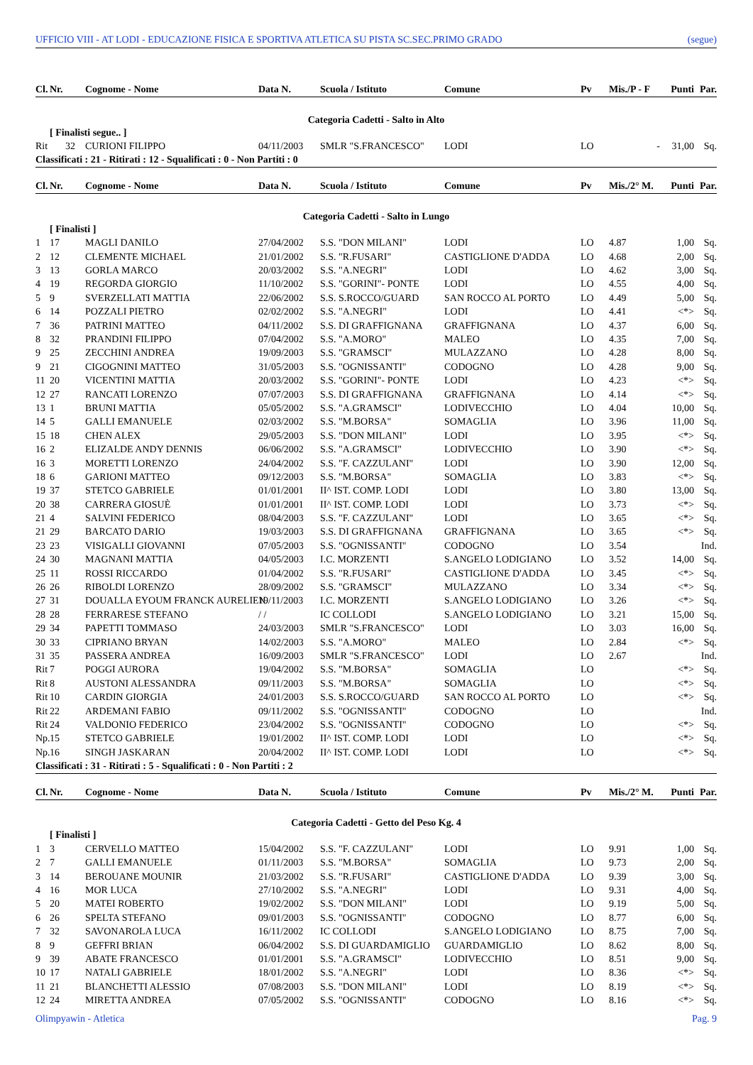UFFICIO VIII - AT LODI - EDUCAZIONE FISICA E SPORTIVA ATLETICA SU PISTA SC.SEC.PRIMO GRADO (segue)
| Cl. | Nr. | Cognome - Nome | Data N. | Scuola / Istituto | Comune | Pv | Mis./P - F | Punti | Par. |
| --- | --- | --- | --- | --- | --- | --- | --- | --- | --- |
| Categoria Cadetti - Salto in Alto | | | | | | | | | |
| | [ Finalisti segue.. ] | | | | | | | | |
| Rit | 32 | CURIONI FILIPPO | 04/11/2003 | SMLR "S.FRANCESCO" | LODI | LO | - | 31,00 | Sq. |
| Classificati : 21 - Ritirati : 12 - Squalificati : 0 - Non Partiti : 0 | | | | | | | | | |
| Cl. | Nr. | Cognome - Nome | Data N. | Scuola / Istituto | Comune | Pv | Mis./2° M. | Punti | Par. |
| Categoria Cadetti - Salto in Lungo | | | | | | | | | |
| | [ Finalisti ] | | | | | | | | |
| 1 | 17 | MAGLI DANILO | 27/04/2002 | S.S. "DON MILANI" | LODI | LO | 4.87 | 1,00 | Sq. |
| 2 | 12 | CLEMENTE MICHAEL | 21/01/2002 | S.S. "R.FUSARI" | CASTIGLIONE D'ADDA | LO | 4.68 | 2,00 | Sq. |
| 3 | 13 | GORLA MARCO | 20/03/2002 | S.S. "A.NEGRI" | LODI | LO | 4.62 | 3,00 | Sq. |
| 4 | 19 | REGORDA GIORGIO | 11/10/2002 | S.S. "GORINI"- PONTE | LODI | LO | 4.55 | 4,00 | Sq. |
| 5 | 9 | SVERZELLATI MATTIA | 22/06/2002 | S.S. S.ROCCO/GUARD | SAN ROCCO AL PORTO | LO | 4.49 | 5,00 | Sq. |
| 6 | 14 | POZZALI PIETRO | 02/02/2002 | S.S. "A.NEGRI" | LODI | LO | 4.41 | <*> | Sq. |
| 7 | 36 | PATRINI MATTEO | 04/11/2002 | S.S. DI GRAFFIGNANA | GRAFFIGNANA | LO | 4.37 | 6,00 | Sq. |
| 8 | 32 | PRANDINI FILIPPO | 07/04/2002 | S.S. "A.MORO" | MALEO | LO | 4.35 | 7,00 | Sq. |
| 9 | 25 | ZECCHINI ANDREA | 19/09/2003 | S.S. "GRAMSCI" | MULAZZANO | LO | 4.28 | 8,00 | Sq. |
| 9 | 21 | CIGOGNINI MATTEO | 31/05/2003 | S.S. "OGNISSANTI" | CODOGNO | LO | 4.28 | 9,00 | Sq. |
| 11 | 20 | VICENTINI MATTIA | 20/03/2002 | S.S. "GORINI"- PONTE | LODI | LO | 4.23 | <*> | Sq. |
| 12 | 27 | RANCATI LORENZO | 07/07/2003 | S.S. DI GRAFFIGNANA | GRAFFIGNANA | LO | 4.14 | <*> | Sq. |
| 13 | 1 | BRUNI MATTIA | 05/05/2002 | S.S. "A.GRAMSCI" | LODIVECCHIO | LO | 4.04 | 10,00 | Sq. |
| 14 | 5 | GALLI EMANUELE | 02/03/2002 | S.S. "M.BORSA" | SOMAGLIA | LO | 3.96 | 11,00 | Sq. |
| 15 | 18 | CHEN ALEX | 29/05/2003 | S.S. "DON MILANI" | LODI | LO | 3.95 | <*> | Sq. |
| 16 | 2 | ELIZALDE ANDY DENNIS | 06/06/2002 | S.S. "A.GRAMSCI" | LODIVECCHIO | LO | 3.90 | <*> | Sq. |
| 16 | 3 | MORETTI LORENZO | 24/04/2002 | S.S. "F. CAZZULANI" | LODI | LO | 3.90 | 12,00 | Sq. |
| 18 | 6 | GARIONI MATTEO | 09/12/2003 | S.S. "M.BORSA" | SOMAGLIA | LO | 3.83 | <*> | Sq. |
| 19 | 37 | STETCO GABRIELE | 01/01/2001 | II^ IST. COMP. LODI | LODI | LO | 3.80 | 13,00 | Sq. |
| 20 | 38 | CARRERA GIOSUÈ | 01/01/2001 | II^ IST. COMP. LODI | LODI | LO | 3.73 | <*> | Sq. |
| 21 | 4 | SALVINI FEDERICO | 08/04/2003 | S.S. "F. CAZZULANI" | LODI | LO | 3.65 | <*> | Sq. |
| 21 | 29 | BARCATO DARIO | 19/03/2003 | S.S. DI GRAFFIGNANA | GRAFFIGNANA | LO | 3.65 | <*> | Sq. |
| 23 | 23 | VISIGALLI GIOVANNI | 07/05/2003 | S.S. "OGNISSANTI" | CODOGNO | LO | 3.54 | | Ind. |
| 24 | 30 | MAGNANI MATTIA | 04/05/2003 | I.C. MORZENTI | S.ANGELO LODIGIANO | LO | 3.52 | 14,00 | Sq. |
| 25 | 11 | ROSSI RICCARDO | 01/04/2002 | S.S. "R.FUSARI" | CASTIGLIONE D'ADDA | LO | 3.45 | <*> | Sq. |
| 26 | 26 | RIBOLDI LORENZO | 28/09/2002 | S.S. "GRAMSCI" | MULAZZANO | LO | 3.34 | <*> | Sq. |
| 27 | 31 | DOUALLA EYOUM FRANCK AURELIEN | 19/11/2003 | I.C. MORZENTI | S.ANGELO LODIGIANO | LO | 3.26 | <*> | Sq. |
| 28 | 28 | FERRARESE STEFANO | / / | IC COLLODI | S.ANGELO LODIGIANO | LO | 3.21 | 15,00 | Sq. |
| 29 | 34 | PAPETTI TOMMASO | 24/03/2003 | SMLR "S.FRANCESCO" | LODI | LO | 3.03 | 16,00 | Sq. |
| 30 | 33 | CIPRIANO BRYAN | 14/02/2003 | S.S. "A.MORO" | MALEO | LO | 2.84 | <*> | Sq. |
| 31 | 35 | PASSERA ANDREA | 16/09/2003 | SMLR "S.FRANCESCO" | LODI | LO | 2.67 | | Ind. |
| Rit | 7 | POGGI AURORA | 19/04/2002 | S.S. "M.BORSA" | SOMAGLIA | LO | | <*> | Sq. |
| Rit | 8 | AUSTONI ALESSANDRA | 09/11/2003 | S.S. "M.BORSA" | SOMAGLIA | LO | | <*> | Sq. |
| Rit | 10 | CARDIN GIORGIA | 24/01/2003 | S.S. S.ROCCO/GUARD | SAN ROCCO AL PORTO | LO | | <*> | Sq. |
| Rit | 22 | ARDEMANI FABIO | 09/11/2002 | S.S. "OGNISSANTI" | CODOGNO | LO | | | Ind. |
| Rit | 24 | VALDONIO FEDERICO | 23/04/2002 | S.S. "OGNISSANTI" | CODOGNO | LO | | <*> | Sq. |
| Np. | 15 | STETCO GABRIELE | 19/01/2002 | II^ IST. COMP. LODI | LODI | LO | | <*> | Sq. |
| Np. | 16 | SINGH JASKARAN | 20/04/2002 | II^ IST. COMP. LODI | LODI | LO | | <*> | Sq. |
| Classificati : 31 - Ritirati : 5 - Squalificati : 0 - Non Partiti : 2 | | | | | | | | | |
| Cl. | Nr. | Cognome - Nome | Data N. | Scuola / Istituto | Comune | Pv | Mis./2° M. | Punti | Par. |
| Categoria Cadetti - Getto del Peso Kg. 4 | | | | | | | | | |
| | [ Finalisti ] | | | | | | | | |
| 1 | 3 | CERVELLO MATTEO | 15/04/2002 | S.S. "F. CAZZULANI" | LODI | LO | 9.91 | 1,00 | Sq. |
| 2 | 7 | GALLI EMANUELE | 01/11/2003 | S.S. "M.BORSA" | SOMAGLIA | LO | 9.73 | 2,00 | Sq. |
| 3 | 14 | BEROUANE MOUNIR | 21/03/2002 | S.S. "R.FUSARI" | CASTIGLIONE D'ADDA | LO | 9.39 | 3,00 | Sq. |
| 4 | 16 | MOR LUCA | 27/10/2002 | S.S. "A.NEGRI" | LODI | LO | 9.31 | 4,00 | Sq. |
| 5 | 20 | MATEI ROBERTO | 19/02/2002 | S.S. "DON MILANI" | LODI | LO | 9.19 | 5,00 | Sq. |
| 6 | 26 | SPELTA STEFANO | 09/01/2003 | S.S. "OGNISSANTI" | CODOGNO | LO | 8.77 | 6,00 | Sq. |
| 7 | 32 | SAVONAROLA LUCA | 16/11/2002 | IC COLLODI | S.ANGELO LODIGIANO | LO | 8.75 | 7,00 | Sq. |
| 8 | 9 | GEFFRI BRIAN | 06/04/2002 | S.S. DI GUARDAMIGLIO | GUARDAMIGLIO | LO | 8.62 | 8,00 | Sq. |
| 9 | 39 | ABATE FRANCESCO | 01/01/2001 | S.S. "A.GRAMSCI" | LODIVECCHIO | LO | 8.51 | 9,00 | Sq. |
| 10 | 17 | NATALI GABRIELE | 18/01/2002 | S.S. "A.NEGRI" | LODI | LO | 8.36 | <*> | Sq. |
| 11 | 21 | BLANCHETTI ALESSIO | 07/08/2003 | S.S. "DON MILANI" | LODI | LO | 8.19 | <*> | Sq. |
| 12 | 24 | MIRETTA ANDREA | 07/05/2002 | S.S. "OGNISSANTI" | CODOGNO | LO | 8.16 | <*> | Sq. |
Olimpyawin - Atletica Pag. 9